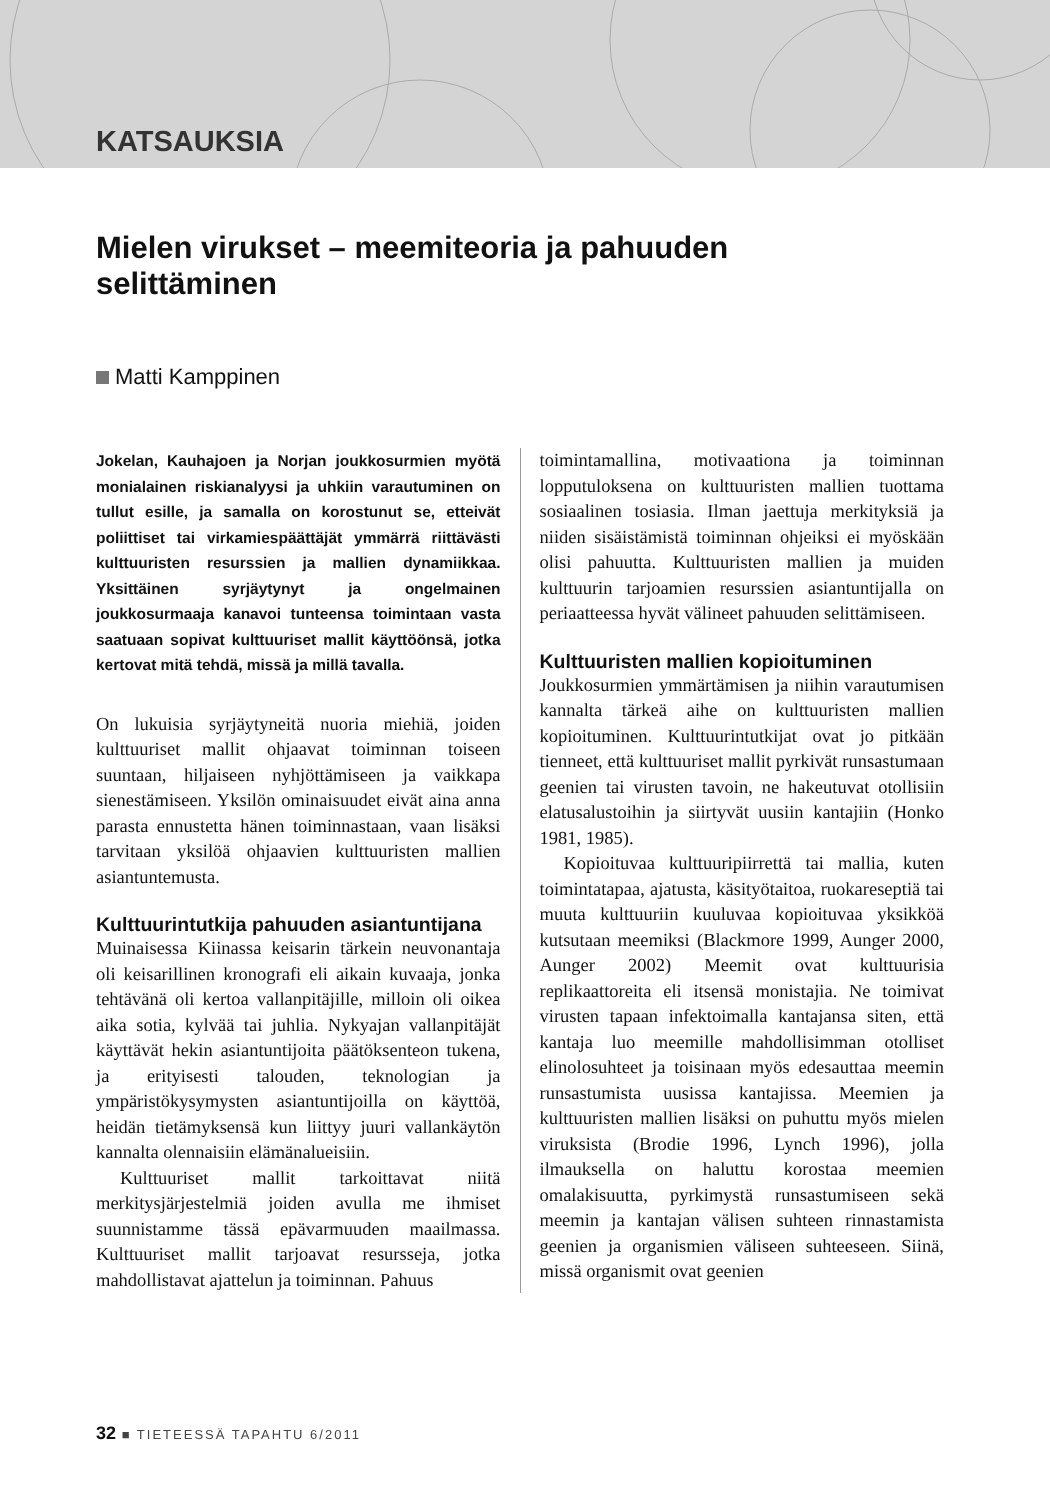KATSAUKSIA
Mielen virukset – meemiteoria ja pahuuden selittäminen
Matti Kamppinen
Jokelan, Kauhajoen ja Norjan joukkosurmien myötä monialainen riskianalyysi ja uhkiin varautuminen on tullut esille, ja samalla on korostunut se, etteivät poliittiset tai virkamiespäättäjät ymmärrä riittävästi kulttuuristen resurssien ja mallien dynamiikkaa. Yksittäinen syrjäytynyt ja ongelmainen joukkosurmaaja kanavoi tunteensa toimintaan vasta saatuaan sopivat kulttuuriset mallit käyttöönsä, jotka kertovat mitä tehdä, missä ja millä tavalla.
On lukuisia syrjäytyneitä nuoria miehiä, joiden kulttuuriset mallit ohjaavat toiminnan toiseen suuntaan, hiljaiseen nyhjöttämiseen ja vaikkapa sienestämiseen. Yksilön ominaisuudet eivät aina anna parasta ennustetta hänen toiminnastaan, vaan lisäksi tarvitaan yksilöä ohjaavien kulttuuristen mallien asiantuntemusta.
Kulttuurintutkija pahuuden asiantuntijana
Muinaisessa Kiinassa keisarin tärkein neuvonantaja oli keisarillinen kronografi eli aikain kuvaaja, jonka tehtävänä oli kertoa vallanpitäjille, milloin oli oikea aika sotia, kylvää tai juhlia. Nykyajan vallanpitäjät käyttävät hekin asiantuntijoita päätöksenteon tukena, ja erityisesti talouden, teknologian ja ympäristökysymysten asiantuntijoilla on käyttöä, heidän tietämyksensä kun liittyy juuri vallankäytön kannalta olennaisiin elämänalueisiin.
Kulttuuriset mallit tarkoittavat niitä merkitysjärjestelmiä joiden avulla me ihmiset suunnistamme tässä epävarmuuden maailmassa. Kulttuuriset mallit tarjoavat resursseja, jotka mahdollistavat ajattelun ja toiminnan. Pahuus
toimintamallina, motivaationa ja toiminnan lopputuloksena on kulttuuristen mallien tuottama sosiaalinen tosiasia. Ilman jaettuja merkityksiä ja niiden sisäistämistä toiminnan ohjeiksi ei myöskään olisi pahuutta. Kulttuuristen mallien ja muiden kulttuurin tarjoamien resurssien asiantuntijalla on periaatteessa hyvät välineet pahuuden selittämiseen.
Kulttuuristen mallien kopioituminen
Joukkosurmien ymmärtämisen ja niihin varautumisen kannalta tärkeä aihe on kulttuuristen mallien kopioituminen. Kulttuurintutkijat ovat jo pitkään tienneet, että kulttuuriset mallit pyrkivät runsastumaan geenien tai virusten tavoin, ne hakeutuvat otollisiin elatusalustoihin ja siirtyvät uusiin kantajiin (Honko 1981, 1985).
Kopioituvaa kulttuuripiirrettä tai mallia, kuten toimintatapaa, ajatusta, käsityötaitoa, ruokareseptiä tai muuta kulttuuriin kuuluvaa kopioituvaa yksikköä kutsutaan meemiksi (Blackmore 1999, Aunger 2000, Aunger 2002) Meemit ovat kulttuurisia replikaattoreita eli itsensä monistajia. Ne toimivat virusten tapaan infektoimalla kantajansa siten, että kantaja luo meemille mahdollisimman otolliset elinolosuhteet ja toisinaan myös edesauttaa meemin runsastumista uusissa kantajissa. Meemien ja kulttuuristen mallien lisäksi on puhuttu myös mielen viruksista (Brodie 1996, Lynch 1996), jolla ilmauksella on haluttu korostaa meemien omalakisuutta, pyrkimystä runsastumiseen sekä meemin ja kantajan välisen suhteen rinnastamista geenien ja organismien väliseen suhteeseen. Siinä, missä organismit ovat geenien
32 ■ TIETEESSÄ TAPAHTU 6/2011